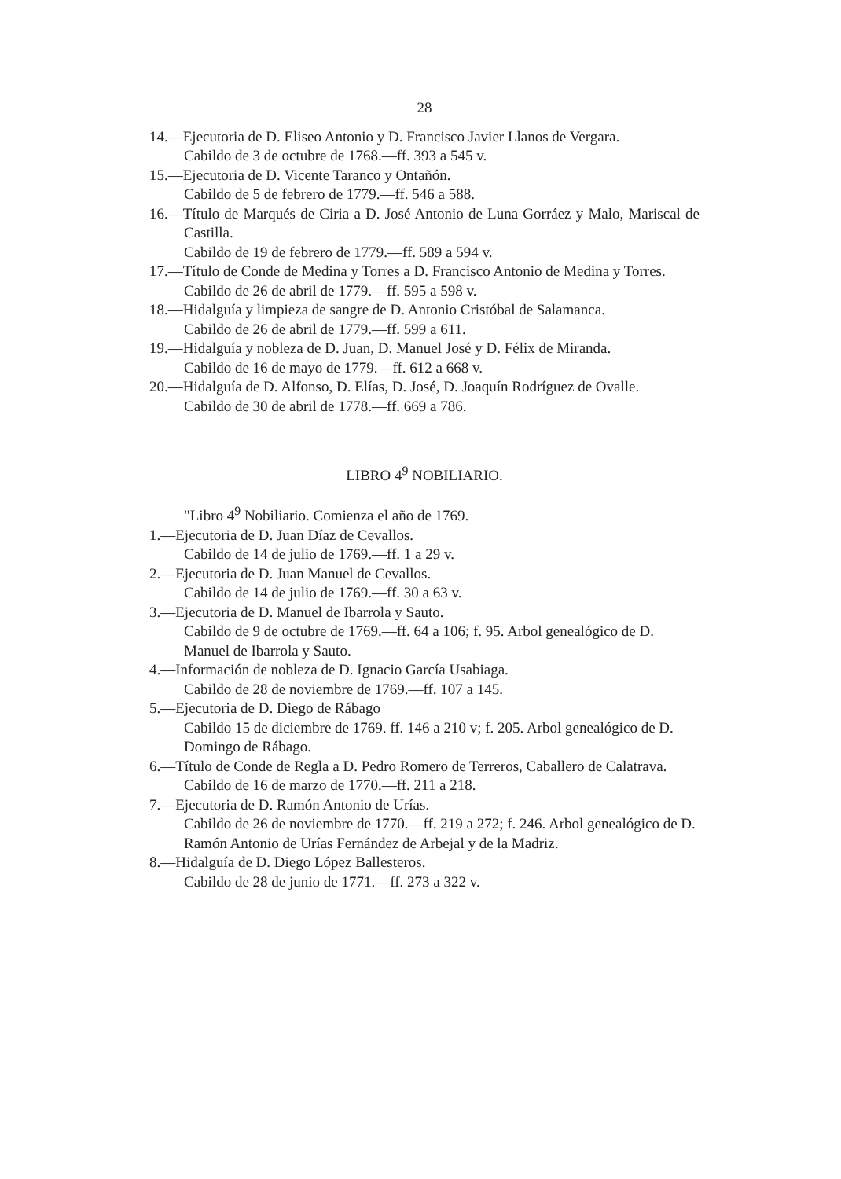28
14.—Ejecutoria de D. Eliseo Antonio y D. Francisco Javier Llanos de Vergara.
Cabildo de 3 de octubre de 1768.—ff. 393 a 545 v.
15.—Ejecutoria de D. Vicente Taranco y Ontañón.
Cabildo de 5 de febrero de 1779.—ff. 546 a 588.
16.—Título de Marqués de Ciria a D. José Antonio de Luna Gorráez y Malo, Mariscal de Castilla.
Cabildo de 19 de febrero de 1779.—ff. 589 a 594 v.
17.—Título de Conde de Medina y Torres a D. Francisco Antonio de Medina y Torres.
Cabildo de 26 de abril de 1779.—ff. 595 a 598 v.
18.—Hidalguía y limpieza de sangre de D. Antonio Cristóbal de Salamanca.
Cabildo de 26 de abril de 1779.—ff. 599 a 611.
19.—Hidalguía y nobleza de D. Juan, D. Manuel José y D. Félix de Miranda.
Cabildo de 16 de mayo de 1779.—ff. 612 a 668 v.
20.—Hidalguía de D. Alfonso, D. Elías, D. José, D. Joaquín Rodríguez de Ovalle.
Cabildo de 30 de abril de 1778.—ff. 669 a 786.
LIBRO 4<sup>9</sup> NOBILIARIO.
"Libro 4<sup>9</sup> Nobiliario. Comienza el año de 1769.
1.—Ejecutoria de D. Juan Díaz de Cevallos.
Cabildo de 14 de julio de 1769.—ff. 1 a 29 v.
2.—Ejecutoria de D. Juan Manuel de Cevallos.
Cabildo de 14 de julio de 1769.—ff. 30 a 63 v.
3.—Ejecutoria de D. Manuel de Ibarrola y Sauto.
Cabildo de 9 de octubre de 1769.—ff. 64 a 106; f. 95. Arbol genealógico de D. Manuel de Ibarrola y Sauto.
4.—Información de nobleza de D. Ignacio García Usabiaga.
Cabildo de 28 de noviembre de 1769.—ff. 107 a 145.
5.—Ejecutoria de D. Diego de Rábago
Cabildo 15 de diciembre de 1769. ff. 146 a 210 v; f. 205. Arbol genealógico de D. Domingo de Rábago.
6.—Título de Conde de Regla a D. Pedro Romero de Terreros, Caballero de Calatrava.
Cabildo de 16 de marzo de 1770.—ff. 211 a 218.
7.—Ejecutoria de D. Ramón Antonio de Urías.
Cabildo de 26 de noviembre de 1770.—ff. 219 a 272; f. 246. Arbol genealógico de D. Ramón Antonio de Urías Fernández de Arbejal y de la Madriz.
8.—Hidalguía de D. Diego López Ballesteros.
Cabildo de 28 de junio de 1771.—ff. 273 a 322 v.